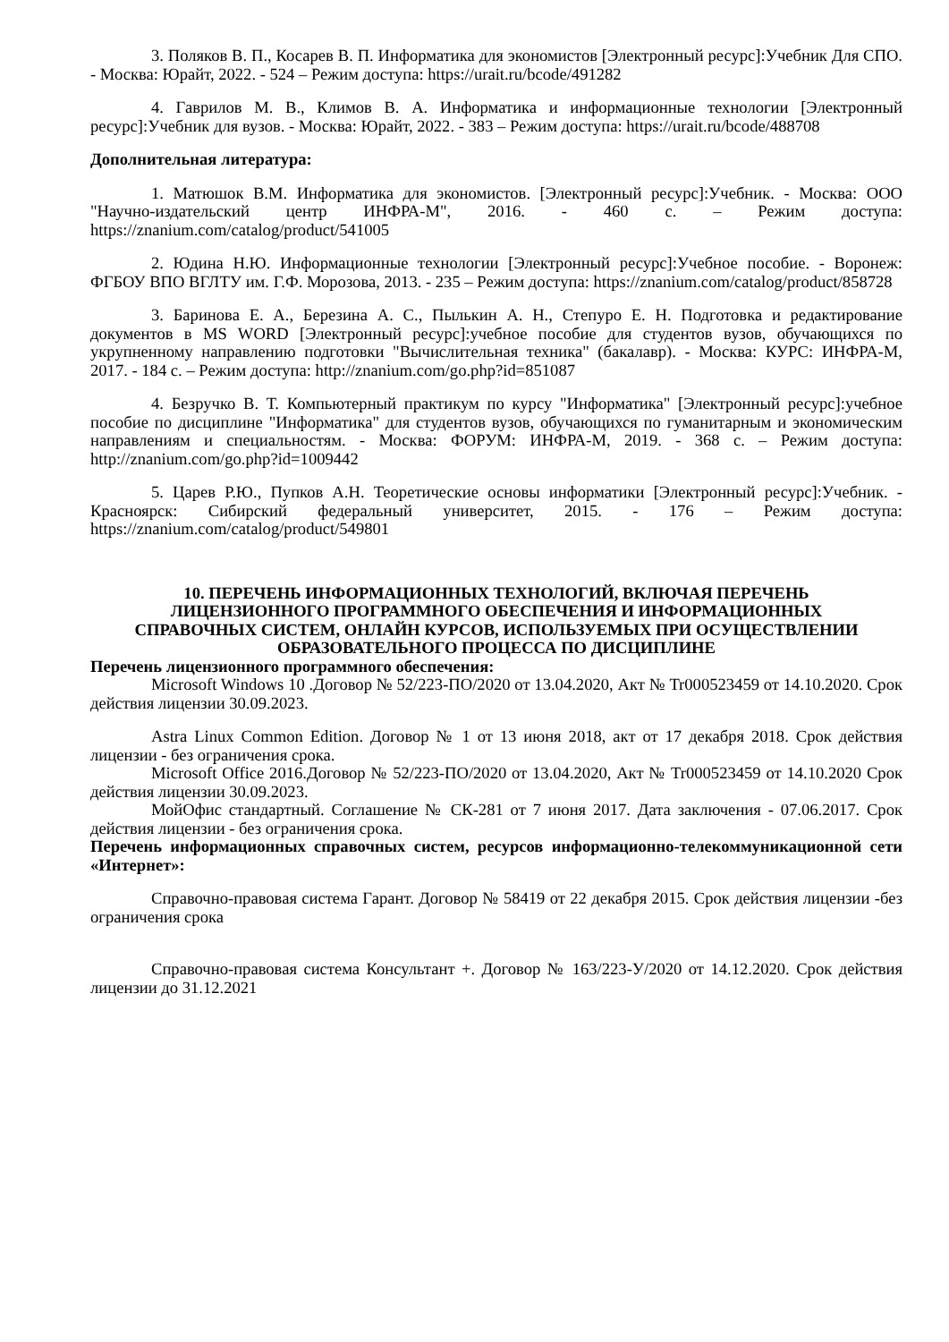3. Поляков В. П., Косарев В. П. Информатика для экономистов [Электронный ресурс]:Учебник Для СПО. - Москва: Юрайт, 2022. - 524 – Режим доступа: https://urait.ru/bcode/491282
4. Гаврилов М. В., Климов В. А. Информатика и информационные технологии [Электронный ресурс]:Учебник для вузов. - Москва: Юрайт, 2022. - 383 – Режим доступа: https://urait.ru/bcode/488708
Дополнительная литература:
1. Матюшок В.М. Информатика для экономистов. [Электронный ресурс]:Учебник. - Москва: ООО "Научно-издательский центр ИНФРА-М", 2016. - 460 с. – Режим доступа: https://znanium.com/catalog/product/541005
2. Юдина Н.Ю. Информационные технологии [Электронный ресурс]:Учебное пособие. - Воронеж: ФГБОУ ВПО ВГЛТУ им. Г.Ф. Морозова, 2013. - 235 – Режим доступа: https://znanium.com/catalog/product/858728
3. Баринова Е. А., Березина А. С., Пылькин А. Н., Степуро Е. Н. Подготовка и редактирование документов в MS WORD [Электронный ресурс]:учебное пособие для студентов вузов, обучающихся по укрупненному направлению подготовки "Вычислительная техника" (бакалавр). - Москва: КУРС: ИНФРА-М, 2017. - 184 с. – Режим доступа: http://znanium.com/go.php?id=851087
4. Безручко В. Т. Компьютерный практикум по курсу "Информатика" [Электронный ресурс]:учебное пособие по дисциплине "Информатика" для студентов вузов, обучающихся по гуманитарным и экономическим направлениям и специальностям. - Москва: ФОРУМ: ИНФРА-М, 2019. - 368 с. – Режим доступа: http://znanium.com/go.php?id=1009442
5. Царев Р.Ю., Пупков А.Н. Теоретические основы информатики [Электронный ресурс]:Учебник. - Красноярск: Сибирский федеральный университет, 2015. - 176 – Режим доступа: https://znanium.com/catalog/product/549801
10. ПЕРЕЧЕНЬ ИНФОРМАЦИОННЫХ ТЕХНОЛОГИЙ, ВКЛЮЧАЯ ПЕРЕЧЕНЬ ЛИЦЕНЗИОННОГО ПРОГРАММНОГО ОБЕСПЕЧЕНИЯ И ИНФОРМАЦИОННЫХ СПРАВОЧНЫХ СИСТЕМ, ОНЛАЙН КУРСОВ, ИСПОЛЬЗУЕМЫХ ПРИ ОСУЩЕСТВЛЕНИИ ОБРАЗОВАТЕЛЬНОГО ПРОЦЕССА ПО ДИСЦИПЛИНЕ
Перечень лицензионного программного обеспечения:
Microsoft Windows 10 .Договор № 52/223-ПО/2020 от 13.04.2020, Акт № Tr000523459 от 14.10.2020. Срок действия лицензии 30.09.2023.
Astra Linux Common Edition. Договор № 1 от 13 июня 2018, акт от 17 декабря 2018. Срок действия лицензии - без ограничения срока.
Microsoft Office 2016.Договор № 52/223-ПО/2020 от 13.04.2020, Акт № Tr000523459 от 14.10.2020 Срок действия лицензии 30.09.2023.
МойОфис стандартный. Соглашение № СК-281 от 7 июня 2017. Дата заключения - 07.06.2017. Срок действия лицензии - без ограничения срока.
Перечень информационных справочных систем, ресурсов информационно-телекоммуникационной сети «Интернет»:
Справочно-правовая система Гарант. Договор № 58419 от 22 декабря 2015. Срок действия лицензии -без ограничения срока
Справочно-правовая система Консультант +. Договор № 163/223-У/2020 от 14.12.2020. Срок действия лицензии до 31.12.2021